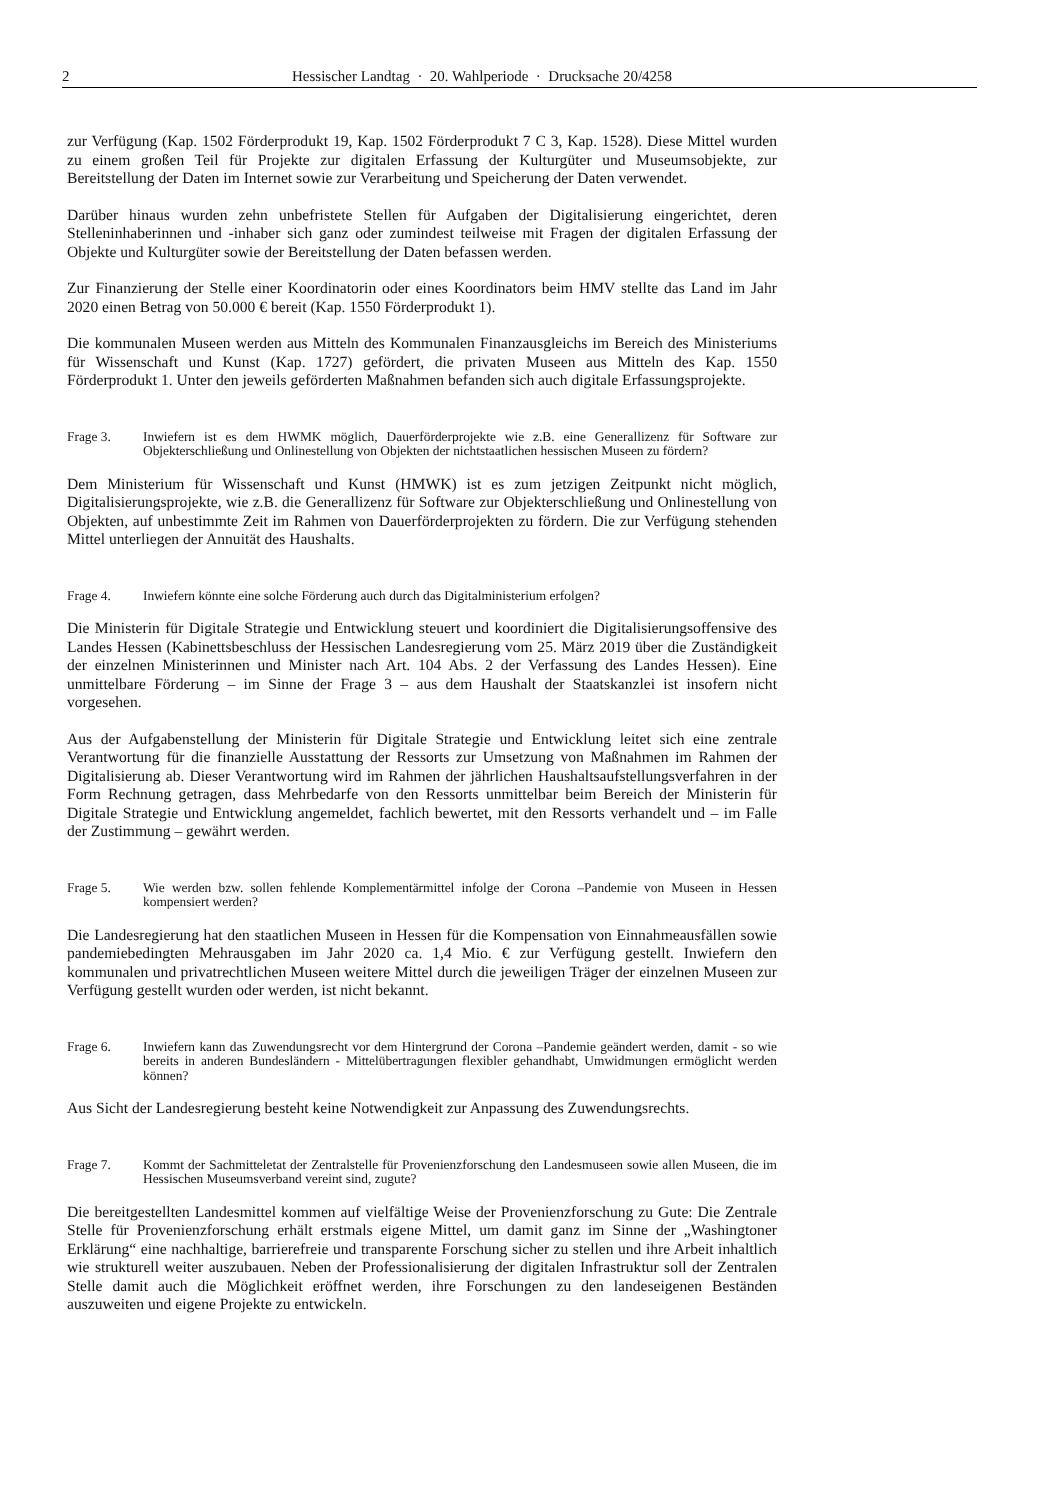2 Hessischer Landtag · 20. Wahlperiode · Drucksache 20/4258
zur Verfügung (Kap. 1502 Förderprodukt 19, Kap. 1502 Förderprodukt 7 C 3, Kap. 1528). Diese Mittel wurden zu einem großen Teil für Projekte zur digitalen Erfassung der Kulturgüter und Museumsobjekte, zur Bereitstellung der Daten im Internet sowie zur Verarbeitung und Speicherung der Daten verwendet.
Darüber hinaus wurden zehn unbefristete Stellen für Aufgaben der Digitalisierung eingerichtet, deren Stelleninhaberinnen und -inhaber sich ganz oder zumindest teilweise mit Fragen der digitalen Erfassung der Objekte und Kulturgüter sowie der Bereitstellung der Daten befassen werden.
Zur Finanzierung der Stelle einer Koordinatorin oder eines Koordinators beim HMV stellte das Land im Jahr 2020 einen Betrag von 50.000 € bereit (Kap. 1550 Förderprodukt 1).
Die kommunalen Museen werden aus Mitteln des Kommunalen Finanzausgleichs im Bereich des Ministeriums für Wissenschaft und Kunst (Kap. 1727) gefördert, die privaten Museen aus Mitteln des Kap. 1550 Förderprodukt 1. Unter den jeweils geförderten Maßnahmen befanden sich auch digitale Erfassungsprojekte.
Frage 3. Inwiefern ist es dem HWMK möglich, Dauerförderprojekte wie z.B. eine Generallizenz für Software zur Objekterschließung und Onlinestellung von Objekten der nichtstaatlichen hessischen Museen zu fördern?
Dem Ministerium für Wissenschaft und Kunst (HMWK) ist es zum jetzigen Zeitpunkt nicht möglich, Digitalisierungsprojekte, wie z.B. die Generallizenz für Software zur Objekterschließung und Onlinestellung von Objekten, auf unbestimmte Zeit im Rahmen von Dauerförderprojekten zu fördern. Die zur Verfügung stehenden Mittel unterliegen der Annuität des Haushalts.
Frage 4. Inwiefern könnte eine solche Förderung auch durch das Digitalministerium erfolgen?
Die Ministerin für Digitale Strategie und Entwicklung steuert und koordiniert die Digitalisierungsoffensive des Landes Hessen (Kabinettsbeschluss der Hessischen Landesregierung vom 25. März 2019 über die Zuständigkeit der einzelnen Ministerinnen und Minister nach Art. 104 Abs. 2 der Verfassung des Landes Hessen). Eine unmittelbare Förderung – im Sinne der Frage 3 – aus dem Haushalt der Staatskanzlei ist insofern nicht vorgesehen.
Aus der Aufgabenstellung der Ministerin für Digitale Strategie und Entwicklung leitet sich eine zentrale Verantwortung für die finanzielle Ausstattung der Ressorts zur Umsetzung von Maßnahmen im Rahmen der Digitalisierung ab. Dieser Verantwortung wird im Rahmen der jährlichen Haushaltsaufstellungsverfahren in der Form Rechnung getragen, dass Mehrbedarfe von den Ressorts unmittelbar beim Bereich der Ministerin für Digitale Strategie und Entwicklung angemeldet, fachlich bewertet, mit den Ressorts verhandelt und – im Falle der Zustimmung – gewährt werden.
Frage 5. Wie werden bzw. sollen fehlende Komplementärmittel infolge der Corona –Pandemie von Museen in Hessen kompensiert werden?
Die Landesregierung hat den staatlichen Museen in Hessen für die Kompensation von Einnahmeausfällen sowie pandemiebedingten Mehrausgaben im Jahr 2020 ca. 1,4 Mio. € zur Verfügung gestellt. Inwiefern den kommunalen und privatrechtlichen Museen weitere Mittel durch die jeweiligen Träger der einzelnen Museen zur Verfügung gestellt wurden oder werden, ist nicht bekannt.
Frage 6. Inwiefern kann das Zuwendungsrecht vor dem Hintergrund der Corona –Pandemie geändert werden, damit - so wie bereits in anderen Bundesländern - Mittelübertragungen flexibler gehandhabt, Umwidmungen ermöglicht werden können?
Aus Sicht der Landesregierung besteht keine Notwendigkeit zur Anpassung des Zuwendungsrechts.
Frage 7. Kommt der Sachmitteletat der Zentralstelle für Provenienzforschung den Landesmuseen sowie allen Museen, die im Hessischen Museumsverband vereint sind, zugute?
Die bereitgestellten Landesmittel kommen auf vielfältige Weise der Provenienzforschung zu Gute: Die Zentrale Stelle für Provenienzforschung erhält erstmals eigene Mittel, um damit ganz im Sinne der „Washingtoner Erklärung“ eine nachhaltige, barrierefreie und transparente Forschung sicher zu stellen und ihre Arbeit inhaltlich wie strukturell weiter auszubauen. Neben der Professionalisierung der digitalen Infrastruktur soll der Zentralen Stelle damit auch die Möglichkeit eröffnet werden, ihre Forschungen zu den landeseigenen Beständen auszuweiten und eigene Projekte zu entwickeln.